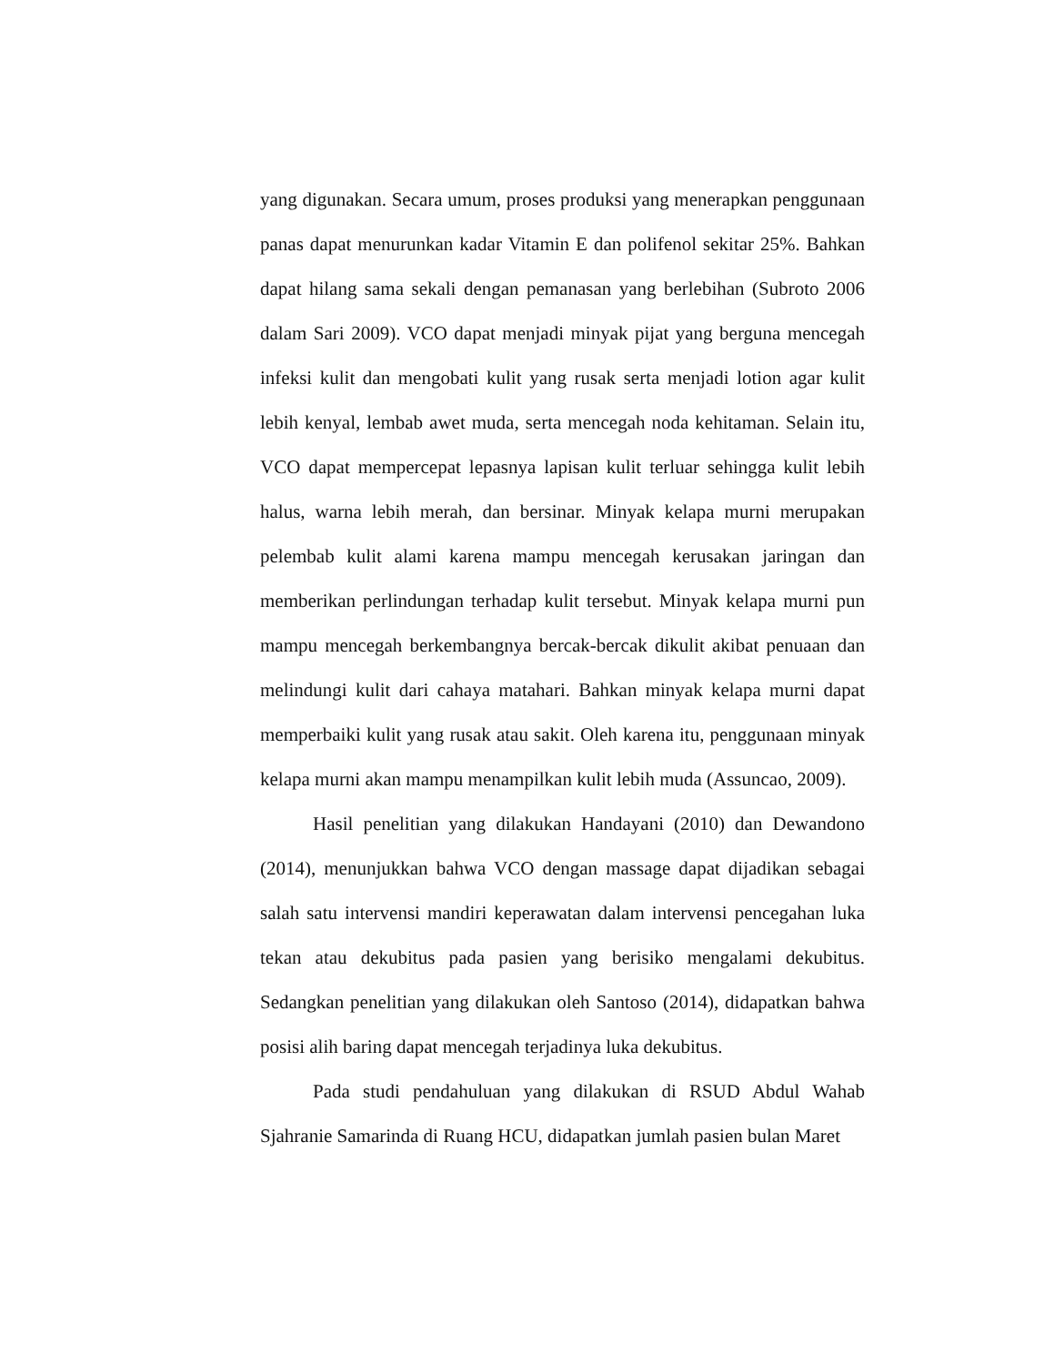yang digunakan. Secara umum, proses produksi yang menerapkan penggunaan panas dapat menurunkan kadar Vitamin E dan polifenol sekitar 25%. Bahkan dapat hilang sama sekali dengan pemanasan yang berlebihan (Subroto 2006 dalam Sari 2009). VCO dapat menjadi minyak pijat yang berguna mencegah infeksi kulit dan mengobati kulit yang rusak serta menjadi lotion agar kulit lebih kenyal, lembab awet muda, serta mencegah noda kehitaman. Selain itu, VCO dapat mempercepat lepasnya lapisan kulit terluar sehingga kulit lebih halus, warna lebih merah, dan bersinar. Minyak kelapa murni merupakan pelembab kulit alami karena mampu mencegah kerusakan jaringan dan memberikan perlindungan terhadap kulit tersebut. Minyak kelapa murni pun mampu mencegah berkembangnya bercak-bercak dikulit akibat penuaan dan melindungi kulit dari cahaya matahari. Bahkan minyak kelapa murni dapat memperbaiki kulit yang rusak atau sakit. Oleh karena itu, penggunaan minyak kelapa murni akan mampu menampilkan kulit lebih muda (Assuncao, 2009).
Hasil penelitian yang dilakukan Handayani (2010) dan Dewandono (2014), menunjukkan bahwa VCO dengan massage dapat dijadikan sebagai salah satu intervensi mandiri keperawatan dalam intervensi pencegahan luka tekan atau dekubitus pada pasien yang berisiko mengalami dekubitus. Sedangkan penelitian yang dilakukan oleh Santoso (2014), didapatkan bahwa posisi alih baring dapat mencegah terjadinya luka dekubitus.
Pada studi pendahuluan yang dilakukan di RSUD Abdul Wahab Sjahranie Samarinda di Ruang HCU, didapatkan jumlah pasien bulan Maret